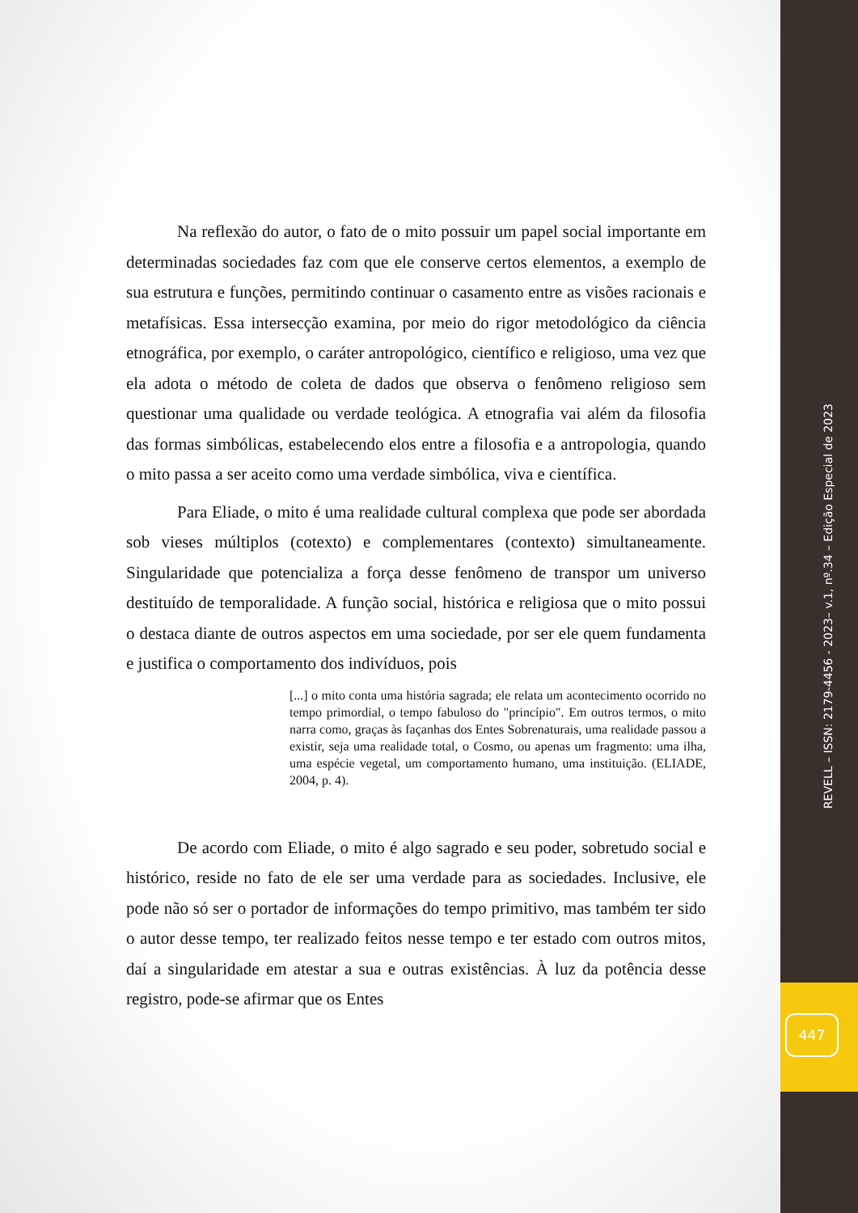Na reflexão do autor, o fato de o mito possuir um papel social importante em determinadas sociedades faz com que ele conserve certos elementos, a exemplo de sua estrutura e funções, permitindo continuar o casamento entre as visões racionais e metafísicas. Essa intersecção examina, por meio do rigor metodológico da ciência etnográfica, por exemplo, o caráter antropológico, científico e religioso, uma vez que ela adota o método de coleta de dados que observa o fenômeno religioso sem questionar uma qualidade ou verdade teológica. A etnografia vai além da filosofia das formas simbólicas, estabelecendo elos entre a filosofia e a antropologia, quando o mito passa a ser aceito como uma verdade simbólica, viva e científica.
Para Eliade, o mito é uma realidade cultural complexa que pode ser abordada sob vieses múltiplos (cotexto) e complementares (contexto) simultaneamente. Singularidade que potencializa a força desse fenômeno de transpor um universo destituído de temporalidade. A função social, histórica e religiosa que o mito possui o destaca diante de outros aspectos em uma sociedade, por ser ele quem fundamenta e justifica o comportamento dos indivíduos, pois
[...] o mito conta uma história sagrada; ele relata um acontecimento ocorrido no tempo primordial, o tempo fabuloso do "princípio". Em outros termos, o mito narra como, graças às façanhas dos Entes Sobrenaturais, uma realidade passou a existir, seja uma realidade total, o Cosmo, ou apenas um fragmento: uma ilha, uma espécie vegetal, um comportamento humano, uma instituição. (ELIADE, 2004, p. 4).
De acordo com Eliade, o mito é algo sagrado e seu poder, sobretudo social e histórico, reside no fato de ele ser uma verdade para as sociedades. Inclusive, ele pode não só ser o portador de informações do tempo primitivo, mas também ter sido o autor desse tempo, ter realizado feitos nesse tempo e ter estado com outros mitos, daí a singularidade em atestar a sua e outras existências. À luz da potência desse registro, pode-se afirmar que os Entes
REVELL – ISSN: 2179-4456 - 2023– v.1, nº.34 – Edição Especial de 2023
447